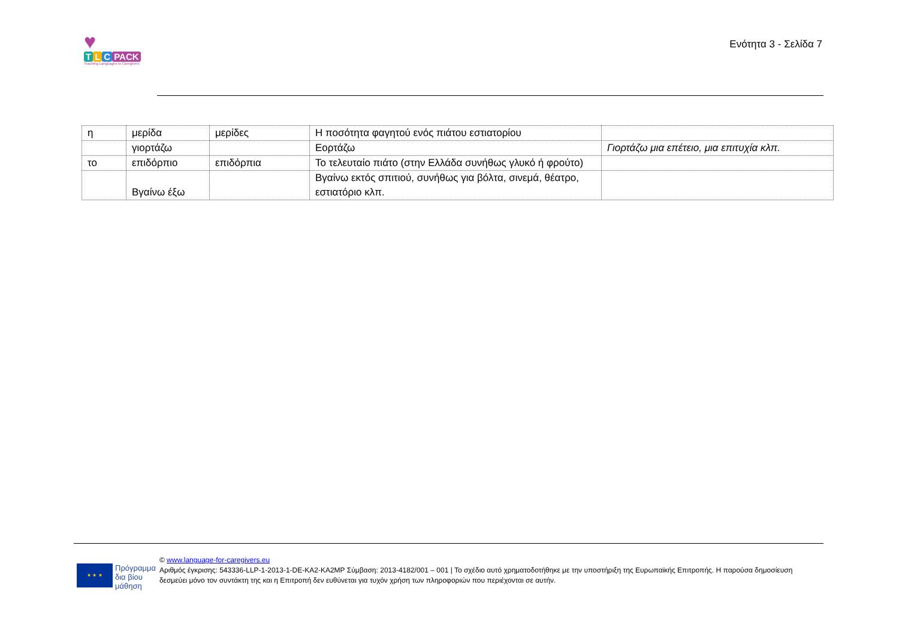♥
T L C PACK
Teaching Languages to Caregivers
Ενότητα 3 - Σελίδα 7
| η | μερίδα | μερίδες | Η ποσότητα φαγητού ενός πιάτου εστιατορίου | |
| | γιορτάζω | | Εορτάζω | Γιορτάζω μια επέτειο, μια επιτυχία κλπ. |
| το | επιδόρπιο | επιδόρπια | Το τελευταίο πιάτο (στην Ελλάδα συνήθως γλυκό ή φρούτο) | |
| | Βγαίνω έξω | | Βγαίνω εκτός σπιτιού, συνήθως για βόλτα, σινεμά, θέατρο, εστιατόριο κλπ. | |
★ ★ ★
Πρόγραμμα
δια βίου
μάθηση
© www.language-for-caregivers.eu
Αριθμός έγκρισης: 543336-LLP-1-2013-1-DE-KA2-KA2MP Σύμβαση: 2013-4182/001 – 001 | Το σχέδιο αυτό χρηματοδοτήθηκε με την υποστήριξη της Ευρωπαϊκής Επιτροπής. Η παρούσα δημοσίευση δεσμεύει μόνο τον συντάκτη της και η Επιτροπή δεν ευθύνεται για τυχόν χρήση των πληροφοριών που περιέχονται σε αυτήν.